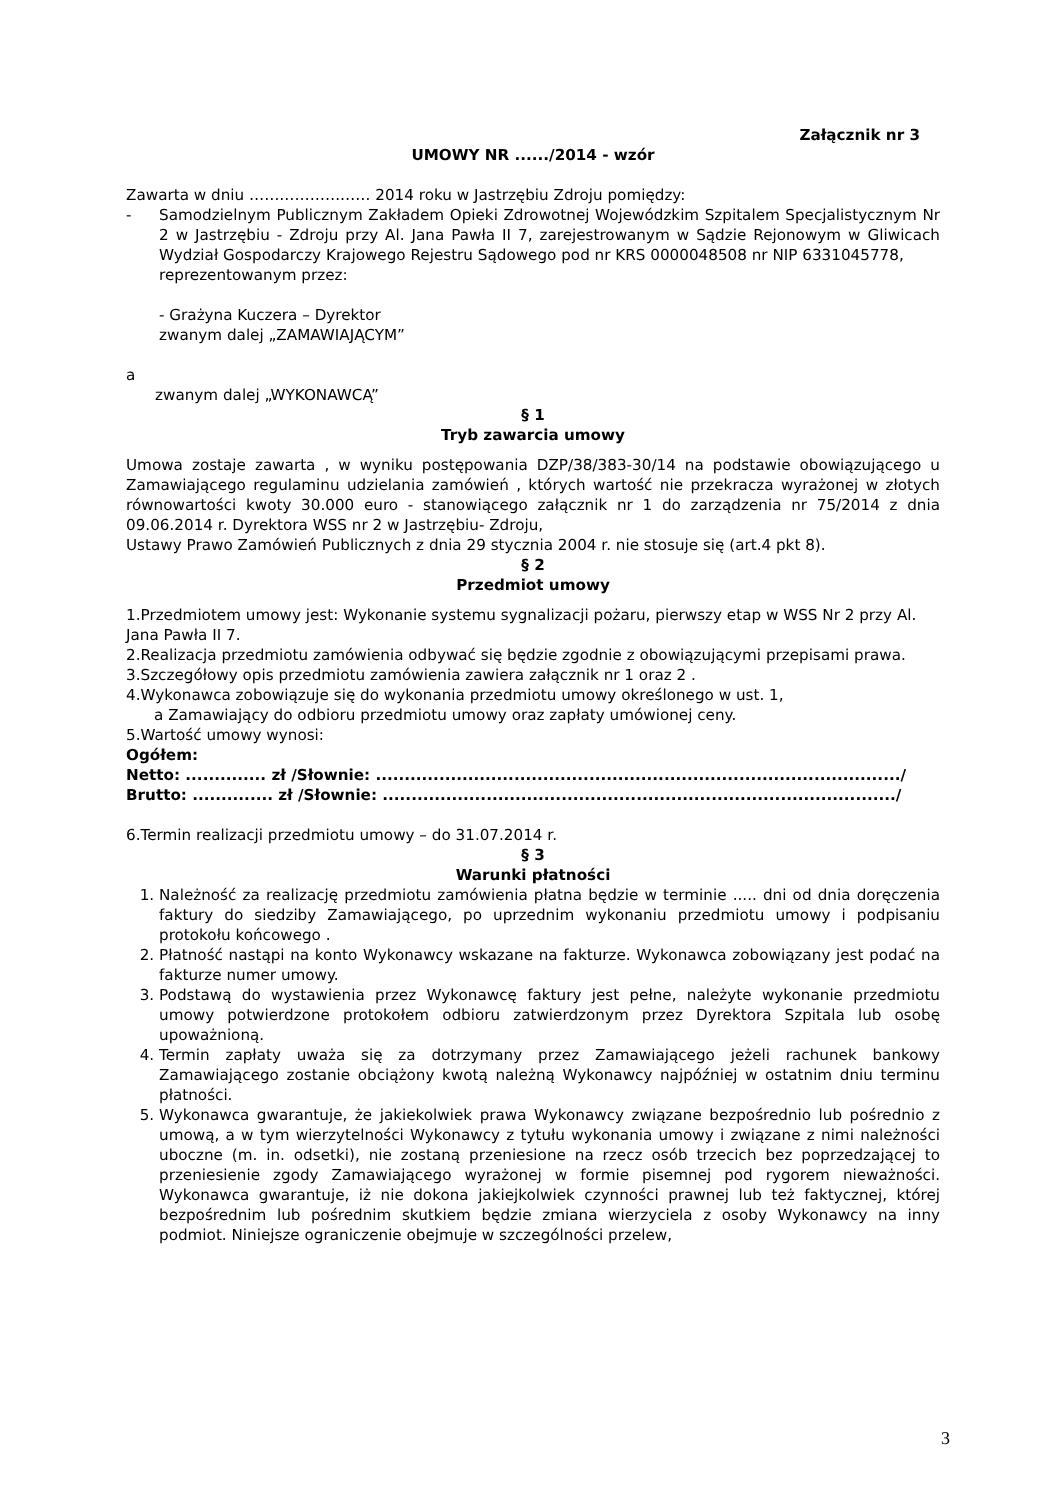Załącznik nr 3
UMOWY NR ....../2014 - wzór
Zawarta w dniu …………………… 2014 roku w Jastrzębiu Zdroju pomiędzy:
- Samodzielnym Publicznym Zakładem Opieki Zdrowotnej Wojewódzkim Szpitalem Specjalistycznym Nr 2 w Jastrzębiu - Zdroju przy Al. Jana Pawła II 7, zarejestrowanym w Sądzie Rejonowym w Gliwicach Wydział Gospodarczy Krajowego Rejestru Sądowego pod nr KRS 0000048508 nr NIP 6331045778,
reprezentowanym przez:
- Grażyna Kuczera – Dyrektor
zwanym dalej „ZAMAWIAJĄCYM”
a
zwanym dalej „WYKONAWCĄ”
§ 1
Tryb zawarcia umowy
Umowa zostaje zawarta , w wyniku postępowania DZP/38/383-30/14 na podstawie obowiązującego u Zamawiającego regulaminu udzielania zamówień , których wartość nie przekracza wyrażonej w złotych równowartości kwoty 30.000 euro - stanowiącego załącznik nr 1 do zarządzenia nr 75/2014 z dnia 09.06.2014 r. Dyrektora WSS nr 2 w Jastrzębiu- Zdroju,
Ustawy Prawo Zamówień Publicznych z dnia 29 stycznia 2004 r. nie stosuje się (art.4 pkt 8).
§ 2
Przedmiot umowy
1.Przedmiotem umowy jest: Wykonanie systemu sygnalizacji pożaru, pierwszy etap w WSS Nr 2 przy Al. Jana Pawła II 7.
2.Realizacja przedmiotu zamówienia odbywać się będzie zgodnie z obowiązującymi przepisami prawa.
3.Szczegółowy opis przedmiotu zamówienia zawiera załącznik nr 1 oraz 2 .
4.Wykonawca zobowiązuje się do wykonania przedmiotu umowy określonego w ust. 1,
a Zamawiający do odbioru przedmiotu umowy oraz zapłaty umówionej ceny.
5.Wartość umowy wynosi:
Ogółem:
Netto: .............. zł /Słownie: .........................................................................................../
Brutto: .............. zł /Słownie: ........................................................................................./
6.Termin realizacji przedmiotu umowy – do 31.07.2014 r.
§ 3
Warunki płatności
1. Należność za realizację przedmiotu zamówienia płatna będzie w terminie ..... dni od dnia doręczenia faktury do siedziby Zamawiającego, po uprzednim wykonaniu przedmiotu umowy i podpisaniu protokołu końcowego .
2. Płatność nastąpi na konto Wykonawcy wskazane na fakturze. Wykonawca zobowiązany jest podać na fakturze numer umowy.
3. Podstawą do wystawienia przez Wykonawcę faktury jest pełne, należyte wykonanie przedmiotu umowy potwierdzone protokołem odbioru zatwierdzonym przez Dyrektora Szpitala lub osobę upoważnioną.
4. Termin zapłaty uważa się za dotrzymany przez Zamawiającego jeżeli rachunek bankowy Zamawiającego zostanie obciążony kwotą należną Wykonawcy najpóźniej w ostatnim dniu terminu płatności.
5. Wykonawca gwarantuje, że jakiekolwiek prawa Wykonawcy związane bezpośrednio lub pośrednio z umową, a w tym wierzytelności Wykonawcy z tytułu wykonania umowy i związane z nimi należności uboczne (m. in. odsetki), nie zostaną przeniesione na rzecz osób trzecich bez poprzedzającej to przeniesienie zgody Zamawiającego wyrażonej w formie pisemnej pod rygorem nieważności. Wykonawca gwarantuje, iż nie dokona jakiejkolwiek czynności prawnej lub też faktycznej, której bezpośrednim lub pośrednim skutkiem będzie zmiana wierzyciela z osoby Wykonawcy na inny podmiot. Niniejsze ograniczenie obejmuje w szczególności przelew,
3